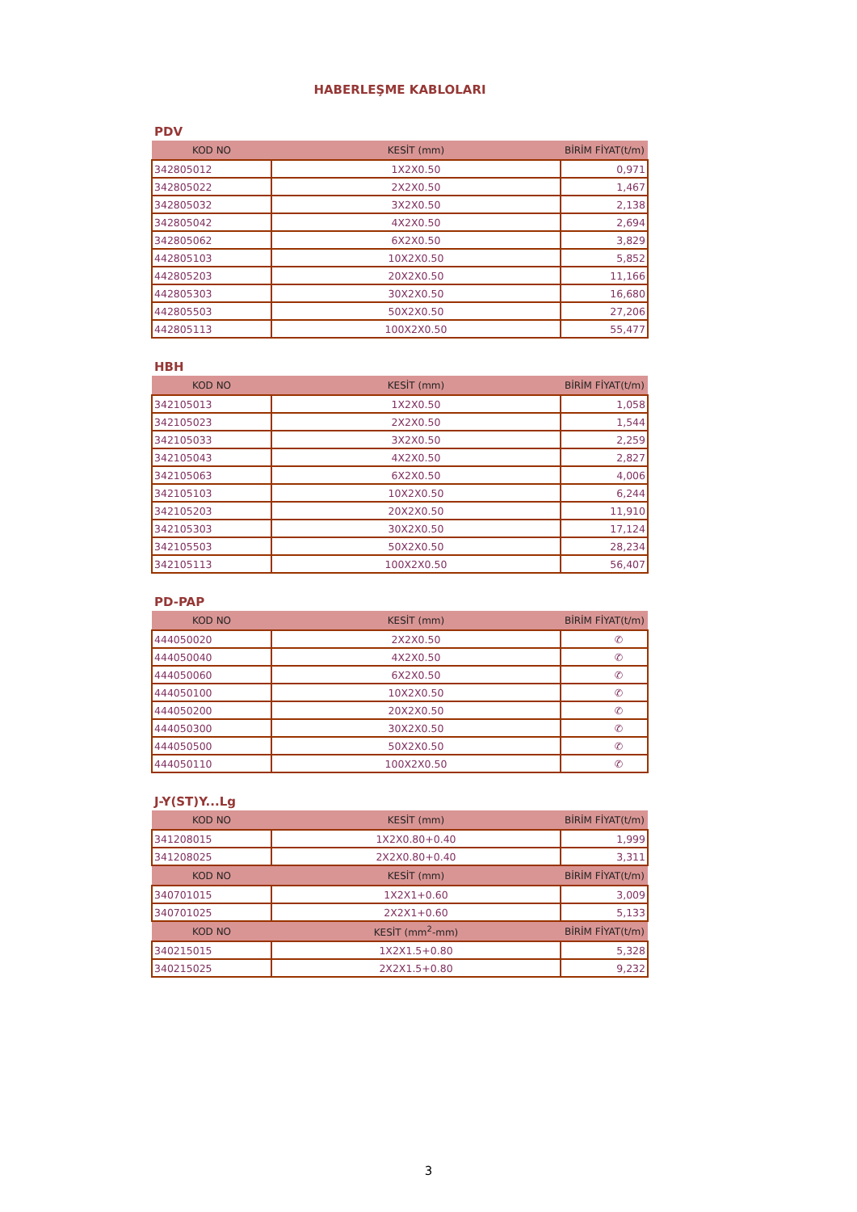HABERLEŞME KABLOLARI
PDV
| KOD NO | KESİT (mm) | BİRİM FİYAT(t/m) |
| --- | --- | --- |
| 342805012 | 1X2X0.50 | 0,971 |
| 342805022 | 2X2X0.50 | 1,467 |
| 342805032 | 3X2X0.50 | 2,138 |
| 342805042 | 4X2X0.50 | 2,694 |
| 342805062 | 6X2X0.50 | 3,829 |
| 442805103 | 10X2X0.50 | 5,852 |
| 442805203 | 20X2X0.50 | 11,166 |
| 442805303 | 30X2X0.50 | 16,680 |
| 442805503 | 50X2X0.50 | 27,206 |
| 442805113 | 100X2X0.50 | 55,477 |
HBH
| KOD NO | KESİT (mm) | BİRİM FİYAT(t/m) |
| --- | --- | --- |
| 342105013 | 1X2X0.50 | 1,058 |
| 342105023 | 2X2X0.50 | 1,544 |
| 342105033 | 3X2X0.50 | 2,259 |
| 342105043 | 4X2X0.50 | 2,827 |
| 342105063 | 6X2X0.50 | 4,006 |
| 342105103 | 10X2X0.50 | 6,244 |
| 342105203 | 20X2X0.50 | 11,910 |
| 342105303 | 30X2X0.50 | 17,124 |
| 342105503 | 50X2X0.50 | 28,234 |
| 342105113 | 100X2X0.50 | 56,407 |
PD-PAP
| KOD NO | KESİT (mm) | BİRİM FİYAT(t/m) |
| --- | --- | --- |
| 444050020 | 2X2X0.50 | ✆ |
| 444050040 | 4X2X0.50 | ✆ |
| 444050060 | 6X2X0.50 | ✆ |
| 444050100 | 10X2X0.50 | ✆ |
| 444050200 | 20X2X0.50 | ✆ |
| 444050300 | 30X2X0.50 | ✆ |
| 444050500 | 50X2X0.50 | ✆ |
| 444050110 | 100X2X0.50 | ✆ |
J-Y(ST)Y...Lg
| KOD NO | KESİT (mm) | BİRİM FİYAT(t/m) |
| --- | --- | --- |
| 341208015 | 1X2X0.80+0.40 | 1,999 |
| 341208025 | 2X2X0.80+0.40 | 3,311 |
| KOD NO | KESİT (mm) | BİRİM FİYAT(t/m) |
| 340701015 | 1X2X1+0.60 | 3,009 |
| 340701025 | 2X2X1+0.60 | 5,133 |
| KOD NO | KESİT (mm<sup>2</sup>-mm) | BİRİM FİYAT(t/m) |
| 340215015 | 1X2X1.5+0.80 | 5,328 |
| 340215025 | 2X2X1.5+0.80 | 9,232 |
3